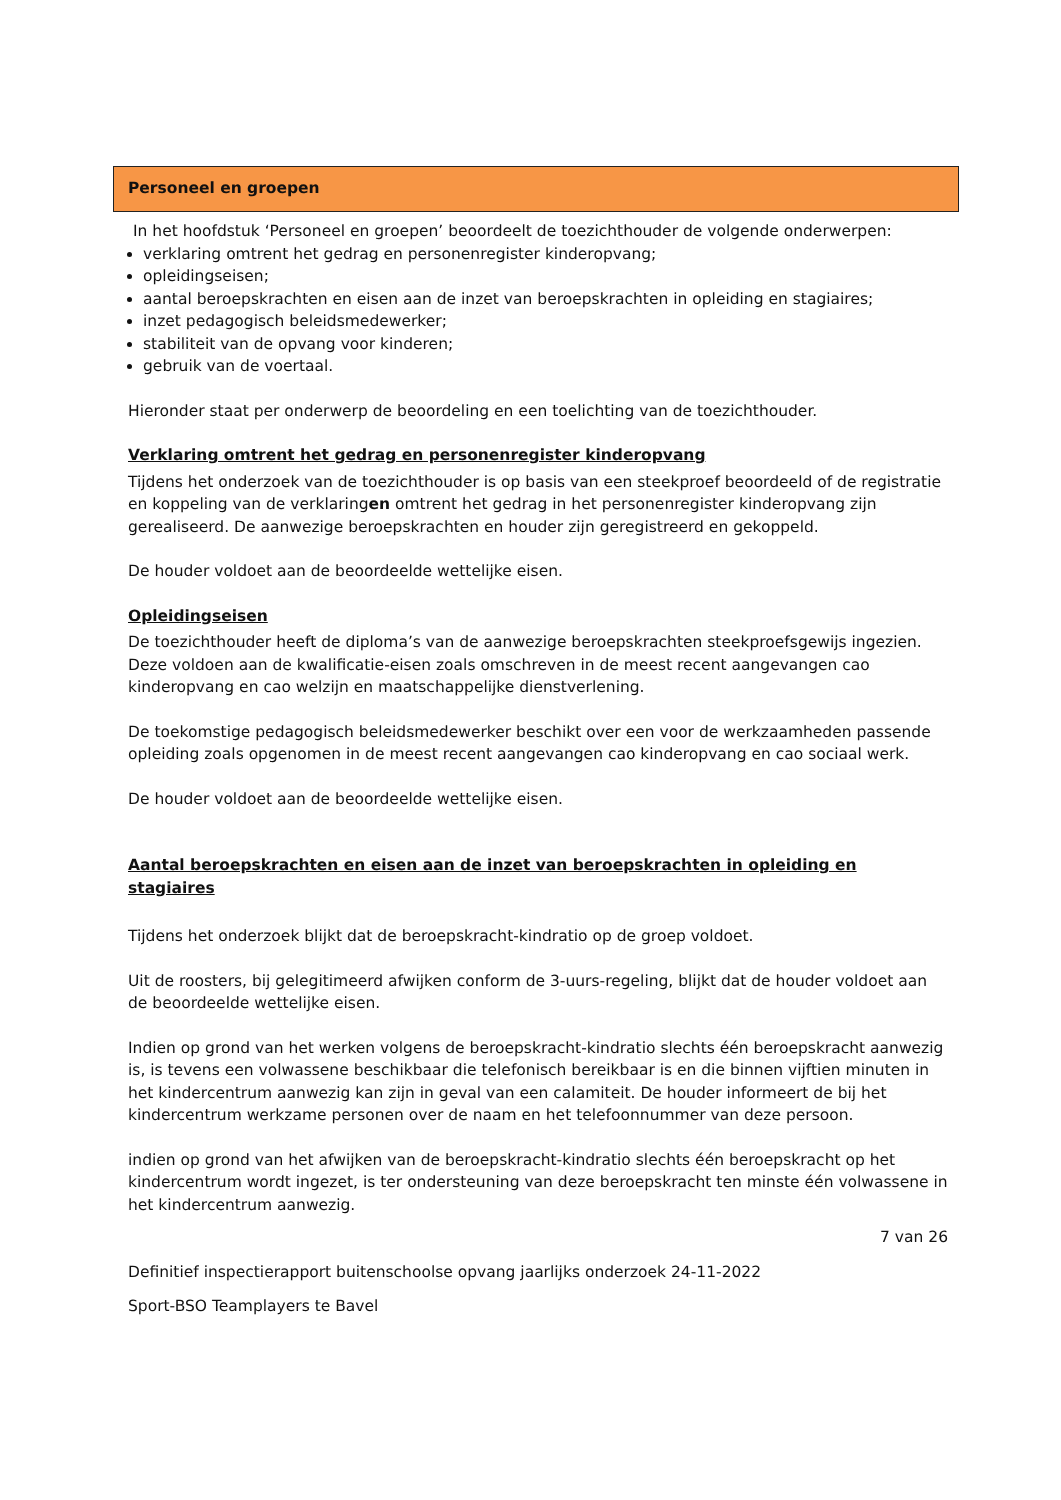Personeel en groepen
In het hoofdstuk ‘Personeel en groepen’ beoordeelt de toezichthouder de volgende onderwerpen:
verklaring omtrent het gedrag en personenregister kinderopvang;
opleidingseisen;
aantal beroepskrachten en eisen aan de inzet van beroepskrachten in opleiding en stagiaires;
inzet pedagogisch beleidsmedewerker;
stabiliteit van de opvang voor kinderen;
gebruik van de voertaal.
Hieronder staat per onderwerp de beoordeling en een toelichting van de toezichthouder.
Verklaring omtrent het gedrag en personenregister kinderopvang
Tijdens het onderzoek van de toezichthouder is op basis van een steekproef beoordeeld of de registratie en koppeling van de verklaringen omtrent het gedrag in het personenregister kinderopvang zijn gerealiseerd. De aanwezige beroepskrachten en houder zijn geregistreerd en gekoppeld.
De houder voldoet aan de beoordeelde wettelijke eisen.
Opleidingseisen
De toezichthouder heeft de diploma’s van de aanwezige beroepskrachten steekproefsgewijs ingezien. Deze voldoen aan de kwalificatie-eisen zoals omschreven in de meest recent aangevangen cao kinderopvang en cao welzijn en maatschappelijke dienstverlening.
De toekomstige pedagogisch beleidsmedewerker beschikt over een voor de werkzaamheden passende opleiding zoals opgenomen in de meest recent aangevangen cao kinderopvang en cao sociaal werk.
De houder voldoet aan de beoordeelde wettelijke eisen.
Aantal beroepskrachten en eisen aan de inzet van beroepskrachten in opleiding en stagiaires
Tijdens het onderzoek blijkt dat de beroepskracht-kindratio op de groep voldoet.
Uit de roosters, bij gelegitimeerd afwijken conform de 3-uurs-regeling, blijkt dat de houder voldoet aan de beoordeelde wettelijke eisen.
Indien op grond van het werken volgens de beroepskracht-kindratio slechts één beroepskracht aanwezig is, is tevens een volwassene beschikbaar die telefonisch bereikbaar is en die binnen vijftien minuten in het kindercentrum aanwezig kan zijn in geval van een calamiteit. De houder informeert de bij het kindercentrum werkzame personen over de naam en het telefoonnummer van deze persoon.
indien op grond van het afwijken van de beroepskracht-kindratio slechts één beroepskracht op het kindercentrum wordt ingezet, is ter ondersteuning van deze beroepskracht ten minste één volwassene in het kindercentrum aanwezig.
7 van 26
Definitief inspectierapport buitenschoolse opvang jaarlijks onderzoek 24-11-2022
Sport-BSO Teamplayers te Bavel